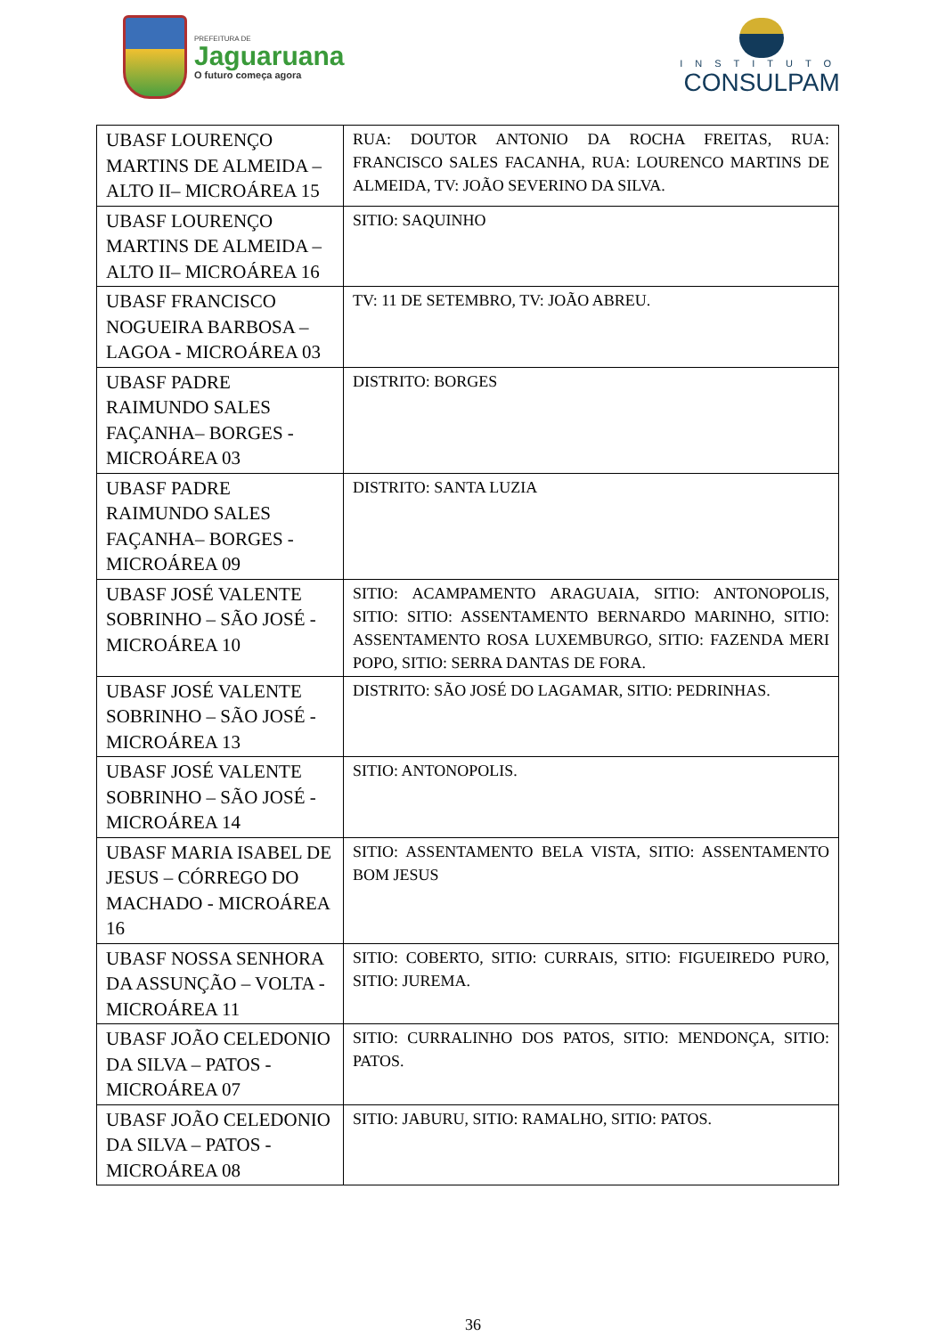PREFEITURA DE
Jaguaruana
O futuro começa agora
INSTITUTO
CONSULPAM
| UBASF LOURENÇO MARTINS DE ALMEIDA – ALTO II– MICROÁREA 15 | RUA: DOUTOR ANTONIO DA ROCHA FREITAS, RUA: FRANCISCO SALES FACANHA, RUA: LOURENCO MARTINS DE ALMEIDA, TV: JOÃO SEVERINO DA SILVA. |
| UBASF LOURENÇO MARTINS DE ALMEIDA – ALTO II– MICROÁREA 16 | SITIO: SAQUINHO |
| UBASF FRANCISCO NOGUEIRA BARBOSA – LAGOA - MICROÁREA 03 | TV: 11 DE SETEMBRO, TV: JOÃO ABREU. |
| UBASF PADRE RAIMUNDO SALES FAÇANHA– BORGES - MICROÁREA 03 | DISTRITO: BORGES |
| UBASF PADRE RAIMUNDO SALES FAÇANHA– BORGES - MICROÁREA 09 | DISTRITO: SANTA LUZIA |
| UBASF JOSÉ VALENTE SOBRINHO – SÃO JOSÉ - MICROÁREA 10 | SITIO: ACAMPAMENTO ARAGUAIA, SITIO: ANTONOPOLIS, SITIO: SITIO: ASSENTAMENTO BERNARDO MARINHO, SITIO: ASSENTAMENTO ROSA LUXEMBURGO, SITIO: FAZENDA MERI POPO, SITIO: SERRA DANTAS DE FORA. |
| UBASF JOSÉ VALENTE SOBRINHO – SÃO JOSÉ - MICROÁREA 13 | DISTRITO: SÃO JOSÉ DO LAGAMAR, SITIO: PEDRINHAS. |
| UBASF JOSÉ VALENTE SOBRINHO – SÃO JOSÉ - MICROÁREA 14 | SITIO: ANTONOPOLIS. |
| UBASF MARIA ISABEL DE JESUS – CÓRREGO DO MACHADO - MICROÁREA 16 | SITIO: ASSENTAMENTO BELA VISTA, SITIO: ASSENTAMENTO BOM JESUS |
| UBASF NOSSA SENHORA DA ASSUNÇÃO – VOLTA - MICROÁREA 11 | SITIO: COBERTO, SITIO: CURRAIS, SITIO: FIGUEIREDO PURO, SITIO: JUREMA. |
| UBASF JOÃO CELEDONIO DA SILVA – PATOS - MICROÁREA 07 | SITIO: CURRALINHO DOS PATOS, SITIO: MENDONÇA, SITIO: PATOS. |
| UBASF JOÃO CELEDONIO DA SILVA – PATOS - MICROÁREA 08 | SITIO: JABURU, SITIO: RAMALHO, SITIO: PATOS. |
36